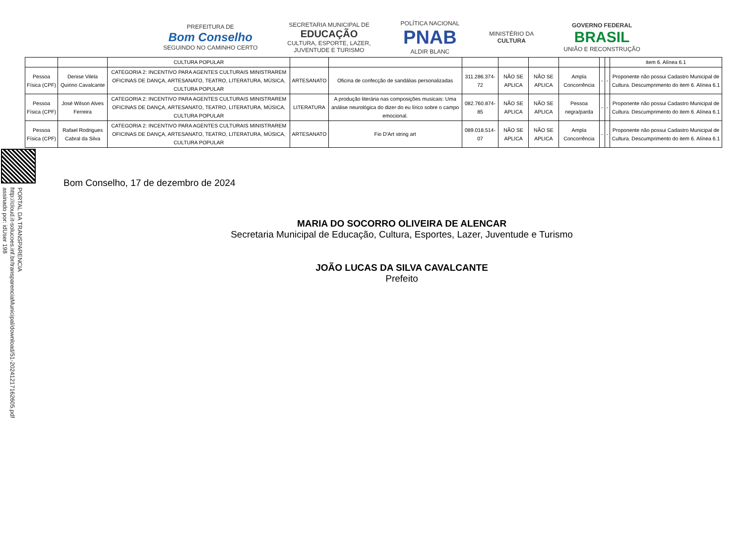PORTAL DA TRANSPARENCIA
http://cloud.it-solucoes.inf.br/transparenciaMunicipal/download/51-20241217162605.pdf
assinado por: idUser 198
PREFEITURA DE
Bom Conselho
SEGUINDO NO CAMINHO CERTO
SECRETARIA MUNICIPAL DE
EDUCAÇÃO
CULTURA, ESPORTE, LAZER,
JUVENTUDE E TURISMO
POLÍTICA NACIONAL
PNAB
ALDIR BLANC
MINISTÉRIO DA
CULTURA
GOVERNO FEDERAL
BRASIL
UNIÃO E RECONSTRUÇÃO
| | | CULTURA POPULAR | | | | | | | | | item 6. Alínea 6.1 |
| Pessoa Física (CPF) | Denise Vilela Quirino Cavalcante | CATEGORIA 2: INCENTIVO PARA AGENTES CULTURAIS MINISTRAREM OFICINAS DE DANÇA, ARTESANATO, TEATRO, LITERATURA, MÚSICA, CULTURA POPULAR | ARTESANATO | Oficina de confecção de sandálias personalizadas | 311.286.374-72 | NÃO SE APLICA | NÃO SE APLICA | Ampla Concorrência | - | - | Proponente não possui Cadastro Municipal de Cultura. Descumprimento do item 6. Alínea 6.1 |
| Pessoa Física (CPF) | José Wilson Alves Ferreira | CATEGORIA 2: INCENTIVO PARA AGENTES CULTURAIS MINISTRAREM OFICINAS DE DANÇA, ARTESANATO, TEATRO, LITERATURA, MÚSICA, CULTURA POPULAR | LITERATURA | A produção literária nas composições musicais: Uma análise neurológica do dizer do eu lírico sobre o campo emocional. | 082.760.874-85 | NÃO SE APLICA | NÃO SE APLICA | Pessoa negra/parda | - | - | Proponente não possui Cadastro Municipal de Cultura. Descumprimento do item 6. Alínea 6.1 |
| Pessoa Física (CPF) | Rafael Rodrigues Cabral da Silva | CATEGORIA 2: INCENTIVO PARA AGENTES CULTURAIS MINISTRAREM OFICINAS DE DANÇA, ARTESANATO, TEATRO, LITERATURA, MÚSICA, CULTURA POPULAR | ARTESANATO | Fio D'Art string art | 089.018.514-07 | NÃO SE APLICA | NÃO SE APLICA | Ampla Concorrência | - | - | Proponente não possui Cadastro Municipal de Cultura. Descumprimento do item 6. Alínea 6.1 |
Bom Conselho, 17 de dezembro de 2024
MARIA DO SOCORRO OLIVEIRA DE ALENCAR
Secretaria Municipal de Educação, Cultura, Esportes, Lazer, Juventude e Turismo
JOÃO LUCAS DA SILVA CAVALCANTE
Prefeito